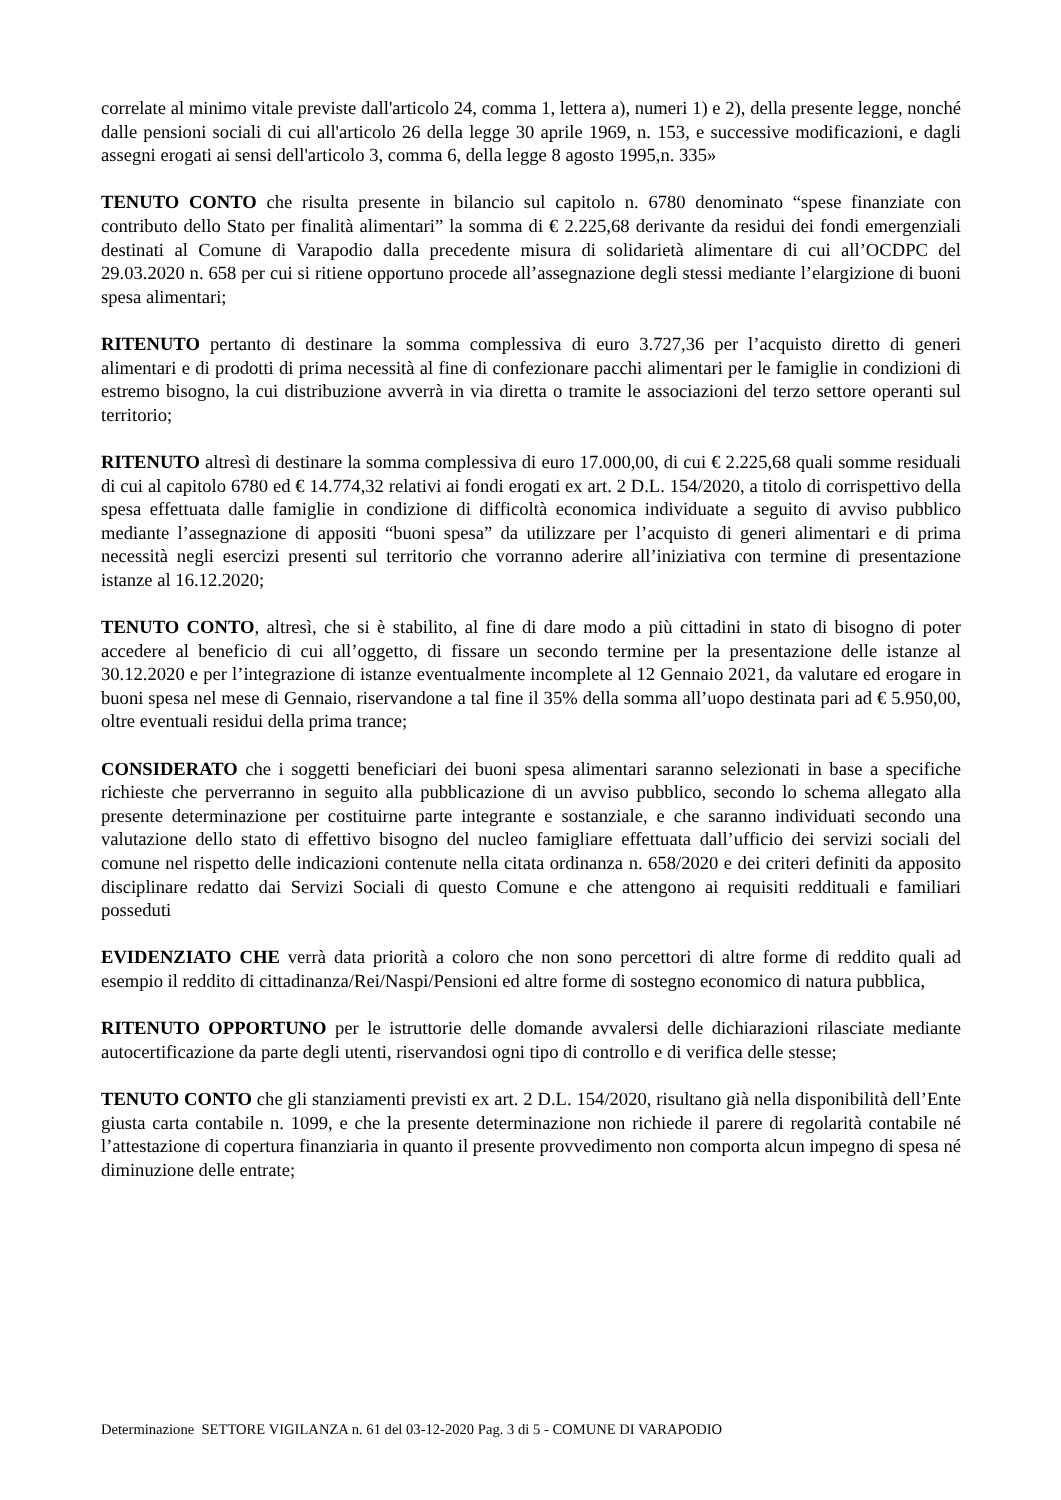correlate al minimo vitale previste dall'articolo 24, comma 1, lettera a), numeri 1) e 2), della presente legge, nonché dalle pensioni sociali di cui all'articolo 26 della legge 30 aprile 1969, n. 153, e successive modificazioni, e dagli assegni erogati ai sensi dell'articolo 3, comma 6, della legge 8 agosto 1995,n. 335»
TENUTO CONTO che risulta presente in bilancio sul capitolo n. 6780 denominato “spese finanziate con contributo dello Stato per finalità alimentari” la somma di € 2.225,68 derivante da residui dei fondi emergenziali destinati al Comune di Varapodio dalla precedente misura di solidarietà alimentare di cui all’OCDPC del 29.03.2020 n. 658 per cui si ritiene opportuno procede all’assegnazione degli stessi mediante l’elargizione di buoni spesa alimentari;
RITENUTO pertanto di destinare la somma complessiva di euro 3.727,36 per l’acquisto diretto di generi alimentari e di prodotti di prima necessità al fine di confezionare pacchi alimentari per le famiglie in condizioni di estremo bisogno, la cui distribuzione avverrà in via diretta o tramite le associazioni del terzo settore operanti sul territorio;
RITENUTO altresì di destinare la somma complessiva di euro 17.000,00, di cui € 2.225,68 quali somme residuali di cui al capitolo 6780 ed € 14.774,32 relativi ai fondi erogati ex art. 2 D.L. 154/2020, a titolo di corrispettivo della spesa effettuata dalle famiglie in condizione di difficoltà economica individuate a seguito di avviso pubblico mediante l’assegnazione di appositi “buoni spesa” da utilizzare per l’acquisto di generi alimentari e di prima necessità negli esercizi presenti sul territorio che vorranno aderire all’iniziativa con termine di presentazione istanze al 16.12.2020;
TENUTO CONTO, altresì, che si è stabilito, al fine di dare modo a più cittadini in stato di bisogno di poter accedere al beneficio di cui all’oggetto, di fissare un secondo termine per la presentazione delle istanze al 30.12.2020 e per l’integrazione di istanze eventualmente incomplete al 12 Gennaio 2021, da valutare ed erogare in buoni spesa nel mese di Gennaio, riservandone a tal fine il 35% della somma all’uopo destinata pari ad € 5.950,00, oltre eventuali residui della prima trance;
CONSIDERATO che i soggetti beneficiari dei buoni spesa alimentari saranno selezionati in base a specifiche richieste che perverranno in seguito alla pubblicazione di un avviso pubblico, secondo lo schema allegato alla presente determinazione per costituirne parte integrante e sostanziale, e che saranno individuati secondo una valutazione dello stato di effettivo bisogno del nucleo famigliare effettuata dall’ufficio dei servizi sociali del comune nel rispetto delle indicazioni contenute nella citata ordinanza n. 658/2020 e dei criteri definiti da apposito disciplinare redatto dai Servizi Sociali di questo Comune e che attengono ai requisiti reddituali e familiari posseduti
EVIDENZIATO CHE verrà data priorità a coloro che non sono percettori di altre forme di reddito quali ad esempio il reddito di cittadinanza/Rei/Naspi/Pensioni ed altre forme di sostegno economico di natura pubblica,
RITENUTO OPPORTUNO per le istruttorie delle domande avvalersi delle dichiarazioni rilasciate mediante autocertificazione da parte degli utenti, riservandosi ogni tipo di controllo e di verifica delle stesse;
TENUTO CONTO che gli stanziamenti previsti ex art. 2 D.L. 154/2020, risultano già nella disponibilità dell’Ente giusta carta contabile n. 1099, e che la presente determinazione non richiede il parere di regolarità contabile né l’attestazione di copertura finanziaria in quanto il presente provvedimento non comporta alcun impegno di spesa né diminuzione delle entrate;
Determinazione SETTORE VIGILANZA n. 61 del 03-12-2020 Pag. 3 di 5 - COMUNE DI VARAPODIO